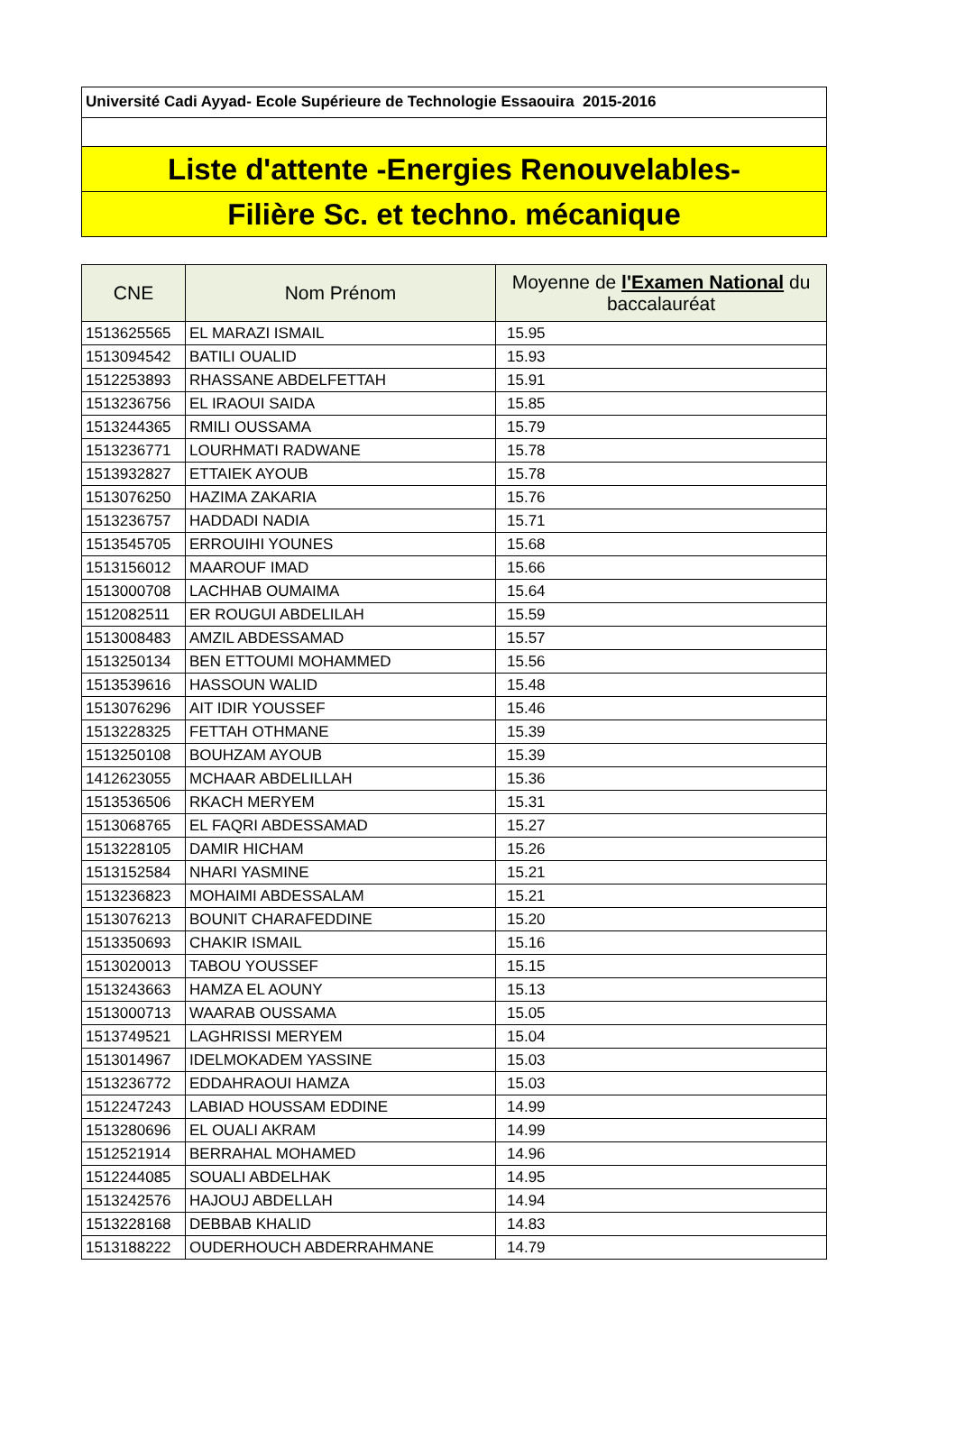Université Cadi Ayyad- Ecole Supérieure de Technologie Essaouira 2015-2016
Liste d'attente -Energies Renouvelables-
Filière Sc. et techno. mécanique
| CNE | Nom Prénom | Moyenne de l'Examen National du baccalauréat |
| --- | --- | --- |
| 1513625565 | EL MARAZI ISMAIL | 15.95 |
| 1513094542 | BATILI OUALID | 15.93 |
| 1512253893 | RHASSANE ABDELFETTAH | 15.91 |
| 1513236756 | EL IRAOUI SAIDA | 15.85 |
| 1513244365 | RMILI OUSSAMA | 15.79 |
| 1513236771 | LOURHMATI RADWANE | 15.78 |
| 1513932827 | ETTAIEK AYOUB | 15.78 |
| 1513076250 | HAZIMA ZAKARIA | 15.76 |
| 1513236757 | HADDADI NADIA | 15.71 |
| 1513545705 | ERROUIHI YOUNES | 15.68 |
| 1513156012 | MAAROUF IMAD | 15.66 |
| 1513000708 | LACHHAB OUMAIMA | 15.64 |
| 1512082511 | ER ROUGUI ABDELILAH | 15.59 |
| 1513008483 | AMZIL ABDESSAMAD | 15.57 |
| 1513250134 | BEN ETTOUMI MOHAMMED | 15.56 |
| 1513539616 | HASSOUN WALID | 15.48 |
| 1513076296 | AIT IDIR YOUSSEF | 15.46 |
| 1513228325 | FETTAH OTHMANE | 15.39 |
| 1513250108 | BOUHZAM AYOUB | 15.39 |
| 1412623055 | MCHAAR ABDELILLAH | 15.36 |
| 1513536506 | RKACH MERYEM | 15.31 |
| 1513068765 | EL FAQRI ABDESSAMAD | 15.27 |
| 1513228105 | DAMIR HICHAM | 15.26 |
| 1513152584 | NHARI YASMINE | 15.21 |
| 1513236823 | MOHAIMI ABDESSALAM | 15.21 |
| 1513076213 | BOUNIT CHARAFEDDINE | 15.20 |
| 1513350693 | CHAKIR ISMAIL | 15.16 |
| 1513020013 | TABOU YOUSSEF | 15.15 |
| 1513243663 | HAMZA EL AOUNY | 15.13 |
| 1513000713 | WAARAB OUSSAMA | 15.05 |
| 1513749521 | LAGHRISSI MERYEM | 15.04 |
| 1513014967 | IDELMOKADEM YASSINE | 15.03 |
| 1513236772 | EDDAHRAOUI HAMZA | 15.03 |
| 1512247243 | LABIAD HOUSSAM EDDINE | 14.99 |
| 1513280696 | EL OUALI AKRAM | 14.99 |
| 1512521914 | BERRAHAL MOHAMED | 14.96 |
| 1512244085 | SOUALI ABDELHAK | 14.95 |
| 1513242576 | HAJOUJ ABDELLAH | 14.94 |
| 1513228168 | DEBBAB KHALID | 14.83 |
| 1513188222 | OUDERHOUCH ABDERRAHMANE | 14.79 |